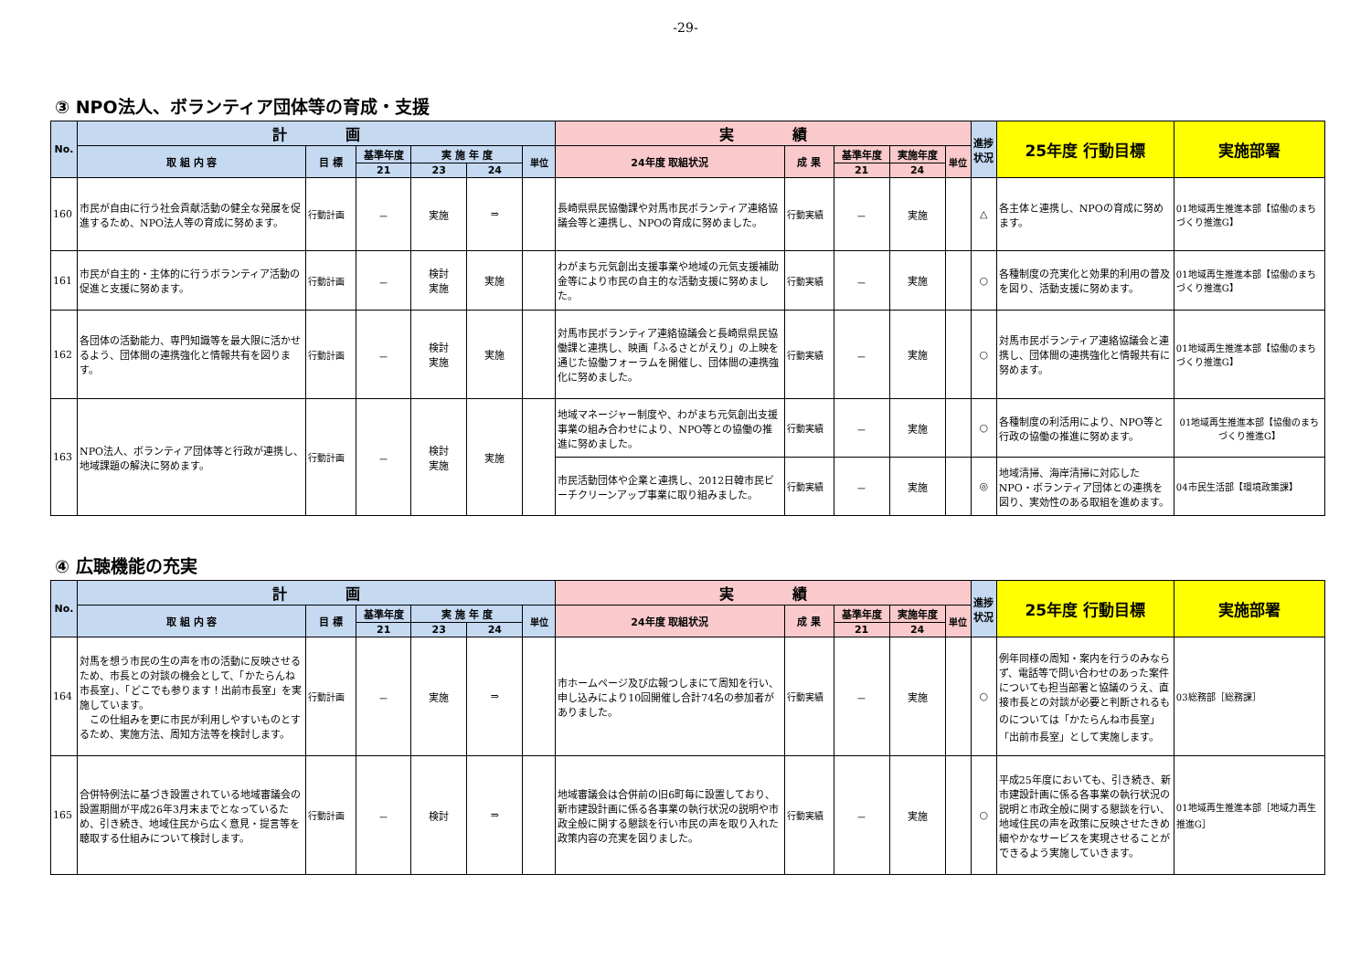-29-
③ NPO法人、ボランティア団体等の育成・支援
| No. | 計 画 | | | | | | 実 績 | | | | | 進捗状況 | 25年度 行動目標 | 実施部署 |
| --- | --- | --- | --- | --- | --- | --- | --- | --- | --- | --- | --- | --- | --- | --- |
| | 取 組 内 容 | 目 標 | 基準年度 | 実 施 年 度 | | 単位 | 24年度 取組状況 | 成 果 | 基準年度 | 実施年度 | 単位 | | | |
| | | | 21 | 23 | 24 | | | | 21 | 24 | | | | |
| 160 | 市民が自由に行う社会貢献活動の健全な発展を促進するため、NPO法人等の育成に努めます。 | 行動計画 | － | 実施 | ⇒ | | 長崎県県民協働課や対馬市民ボランティア連絡協議会等と連携し、NPOの育成に努めました。 | 行動実績 | － | 実施 | | △ | 各主体と連携し、NPOの育成に努めます。 | 01地域再生推進本部【協働のまちづくり推進G】 |
| 161 | 市民が自主的・主体的に行うボランティア活動の促進と支援に努めます。 | 行動計画 | － | 検討 実施 | 実施 | | わがまち元気創出支援事業や地域の元気支援補助金等により市民の自主的な活動支援に努めました。 | 行動実績 | － | 実施 | | ○ | 各種制度の充実化と効果的利用の普及を図り、活動支援に努めます。 | 01地域再生推進本部【協働のまちづくり推進G】 |
| 162 | 各団体の活動能力、専門知識等を最大限に活かせるよう、団体間の連携強化と情報共有を図ります。 | 行動計画 | － | 検討 実施 | 実施 | | 対馬市民ボランティア連絡協議会と長崎県県民協働課と連携し、映画「ふるさとがえり」の上映を通じた協働フォーラムを開催し、団体間の連携強化に努めました。 | 行動実績 | － | 実施 | | ○ | 対馬市民ボランティア連絡協議会と連携し、団体間の連携強化と情報共有に努めます。 | 01地域再生推進本部【協働のまちづくり推進G】 |
| 163 | NPO法人、ボランティア団体等と行政が連携し、地域課題の解決に努めます。 | 行動計画 | － | 検討 実施 | 実施 | | 地域マネージャー制度や、わがまち元気創出支援事業の組み合わせにより、NPO等との協働の推進に努めました。 | 行動実績 | － | 実施 | | ○ | 各種制度の利活用により、NPO等と行政の協働の推進に努めます。 | 01地域再生推進本部【協働のまちづくり推進G】 |
| | | | | | | | 市民活動団体や企業と連携し、2012日韓市民ビーチクリーンアップ事業に取り組みました。 | 行動実績 | － | 実施 | | ◎ | 地域清掃、海岸清掃に対応したNPO・ボランティア団体との連携を図り、実効性のある取組を進めます。 | 04市民生活部【環境政策課】 |
④ 広聴機能の充実
| No. | 計 画 | | | | | | 実 績 | | | | | 進捗状況 | 25年度 行動目標 | 実施部署 |
| --- | --- | --- | --- | --- | --- | --- | --- | --- | --- | --- | --- | --- | --- | --- |
| | 取 組 内 容 | 目 標 | 基準年度 | 実 施 年 度 | | 単位 | 24年度 取組状況 | 成 果 | 基準年度 | 実施年度 | 単位 | | | |
| | | | 21 | 23 | 24 | | | | 21 | 24 | | | | |
| 164 | 対馬を想う市民の生の声を市の活動に反映させるため、市長との対談の機会として、「かたらんね市長室」、「どこでも参ります！出前市長室」を実施しています。 この仕組みを更に市民が利用しやすいものとするため、実施方法、周知方法等を検討します。 | 行動計画 | － | 実施 | ⇒ | | 市ホームページ及び広報つしまにて周知を行い、申し込みにより10回開催し合計74名の参加者がありました。 | 行動実績 | － | 実施 | | ○ | 例年同様の周知・案内を行うのみならず、電話等で問い合わせのあった案件についても担当部署と協議のうえ、直接市長との対談が必要と判断されるものについては「かたらんね市長室」「出前市長室」として実施します。 | 03総務部［総務課］ |
| 165 | 合併特例法に基づき設置されている地域審議会の設置期間が平成26年3月末までとなっているため、引き続き、地域住民から広く意見・提言等を聴取する仕組みについて検討します。 | 行動計画 | － | 検討 | ⇒ | | 地域審議会は合併前の旧6町毎に設置しており、新市建設計画に係る各事業の執行状況の説明や市政全般に関する懇談を行い市民の声を取り入れた政策内容の充実を図りました。 | 行動実績 | － | 実施 | | ○ | 平成25年度においても、引き続き、新市建設計画に係る各事業の執行状況の説明と市政全般に関する懇談を行い、地域住民の声を政策に反映させたきめ細やかなサービスを実現させることができるよう実施していきます。 | 01地域再生推進本部［地域力再生推進G］ |